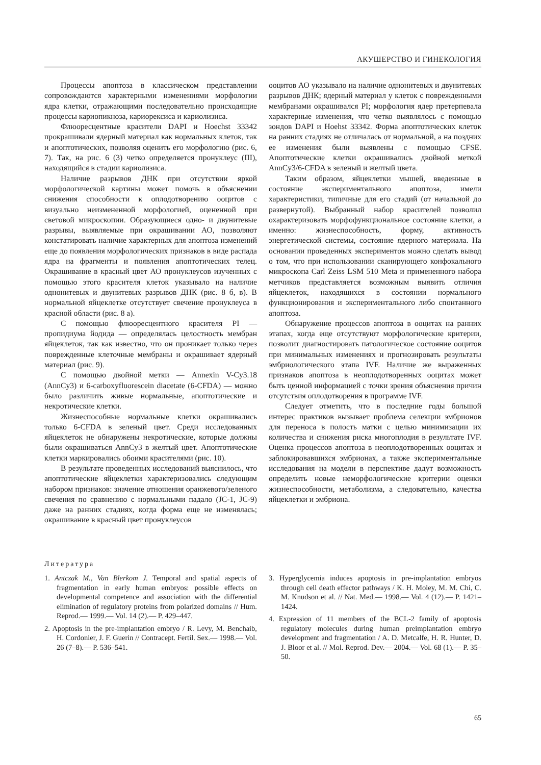АКУШЕРСТВО И ГИНЕКОЛОГИЯ
Процессы апоптоза в классическом представлении сопровождаются характерными изменениями морфологии ядра клетки, отражающими последовательно происходящие процессы кариопикноза, кариорексиса и кариолизиса.
Флюоресцентные красители DAPI и Hoechst 33342 прокрашивали ядерный материал как нормальных клеток, так и апоптотических, позволяя оценить его морфологию (рис. 6, 7). Так, на рис. 6 (3) четко определяется пронуклеус (III), находящийся в стадии кариолизиса.
Наличие разрывов ДНК при отсутствии яркой морфологической картины может помочь в объяснении снижения способности к оплодотворению ооцитов с визуально неизмененной морфологией, оцененной при световой микроскопии. Образующиеся одно- и двунитевые разрывы, выявляемые при окрашивании АО, позволяют констатировать наличие характерных для апоптоза изменений еще до появления морфологических признаков в виде распада ядра на фрагменты и появления апоптотических телец. Окрашивание в красный цвет АО пронуклеусов изученных с помощью этого красителя клеток указывало на наличие однонитевых и двунитевых разрывов ДНК (рис. 8 б, в). В нормальной яйцеклетке отсутствует свечение пронуклеуса в красной области (рис. 8 а).
С помощью флюоресцентного красителя PI — пропидиума йодида — определялась целостность мембран яйцеклеток, так как известно, что он проникает только через поврежденные клеточные мембраны и окрашивает ядерный материал (рис. 9).
С помощью двойной метки — Annexin V-Cy3.18 (AnnCy3) и 6-carboxyfluorescein diacetate (6-CFDA) — можно было различить живые нормальные, апоптотические и некротические клетки.
Жизнеспособные нормальные клетки окрашивались только 6-CFDA в зеленый цвет. Среди исследованных яйцеклеток не обнаружены некротические, которые должны были окрашиваться AnnCy3 в желтый цвет. Апоптотические клетки маркировались обоими красителями (рис. 10).
В результате проведенных исследований выяснилось, что апоптотические яйцеклетки характеризовались следующим набором признаков: значение отношения оранжевого/зеленого свечения по сравнению с нормальными падало (JC-1, JC-9) даже на ранних стадиях, когда форма еще не изменялась; окрашивание в красный цвет пронуклеусов
ооцитов АО указывало на наличие однонитевых и двунитевых разрывов ДНК; ядерный материал у клеток с поврежденными мембранами окрашивался PI; морфология ядер претерпевала характерные изменения, что четко выявлялось с помощью зондов DAPI и Hoehst 33342. Форма апоптотических клеток на ранних стадиях не отличалась от нормальной, а на поздних ее изменения были выявлены с помощью CFSE. Апоптотические клетки окрашивались двойной меткой AnnCy3/6-CFDA в зеленый и желтый цвета.
Таким образом, яйцеклетки мышей, введенные в состояние экспериментального апоптоза, имели характеристики, типичные для его стадий (от начальной до развернутой). Выбранный набор красителей позволил охарактеризовать морфофункциональное состояние клетки, а именно: жизнеспособность, форму, активность энергетической системы, состояние ядерного материала. На основании проведенных экспериментов можно сделать вывод о том, что при использовании сканирующего конфокального микроскопа Carl Zeiss LSM 510 Meta и примененного набора метчиков представляется возможным выявить отличия яйцеклеток, находящихся в состоянии нормального функционирования и экспериментального либо спонтанного апоптоза.
Обнаружение процессов апоптоза в ооцитах на ранних этапах, когда еще отсутствуют морфологические критерии, позволит диагностировать патологическое состояние ооцитов при минимальных изменениях и прогнозировать результаты эмбриологического этапа IVF. Наличие же выраженных признаков апоптоза в неоплодотворенных ооцитах может быть ценной информацией с точки зрения объяснения причин отсутствия оплодотворения в программе IVF.
Следует отметить, что в последние годы большой интерес практиков вызывает проблема селекции эмбрионов для переноса в полость матки с целью минимизации их количества и снижения риска многоплодия в результате IVF. Оценка процессов апоптоза в неоплодотворенных ооцитах и заблокировавшихся эмбрионах, а также экспериментальные исследования на модели в перспективе дадут возможность определить новые неморфологические критерии оценки жизнеспособности, метаболизма, а следовательно, качества яйцеклетки и эмбриона.
Литература
1. Antczak M., Van Blerkom J. Temporal and spatial aspects of fragmentation in early human embryos: possible effects on developmental competence and association with the differential elimination of regulatory proteins from polarized domains // Hum. Reprod.— 1999.— Vol. 14 (2).— P. 429–447.
2. Apoptosis in the pre-implantation embryo / R. Levy, M. Benchaib, H. Cordonier, J. F. Guerin // Contracept. Fertil. Sex.— 1998.— Vol. 26 (7–8).— P. 536–541.
3. Hyperglycemia induces apoptosis in pre-implantation embryos through cell death effector pathways / K. H. Moley, M. M. Chi, C. M. Knudson et al. // Nat. Med.— 1998.— Vol. 4 (12).— P. 1421–1424.
4. Expression of 11 members of the BCL-2 family of apoptosis regulatory molecules during human preimplantation embryo development and fragmentation / A. D. Metcalfe, H. R. Hunter, D. J. Bloor et al. // Mol. Reprod. Dev.— 2004.— Vol. 68 (1).— P. 35–50.
65